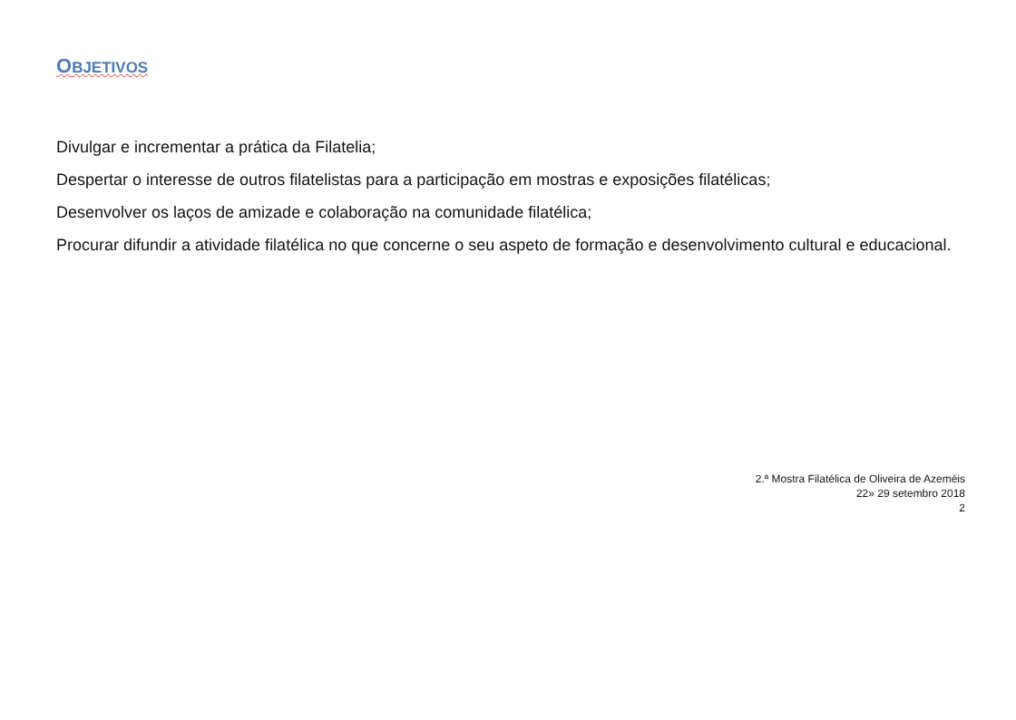OBJETIVOS
Divulgar e incrementar a prática da Filatelia;
Despertar o interesse de outros filatelistas para a participação em mostras e exposições filatélicas;
Desenvolver os laços de amizade e colaboração na comunidade filatélica;
Procurar difundir a atividade filatélica no que concerne o seu aspeto de formação e desenvolvimento cultural e educacional.
2.ª Mostra Filatélica de Oliveira de Azeméis
22» 29 setembro 2018
2